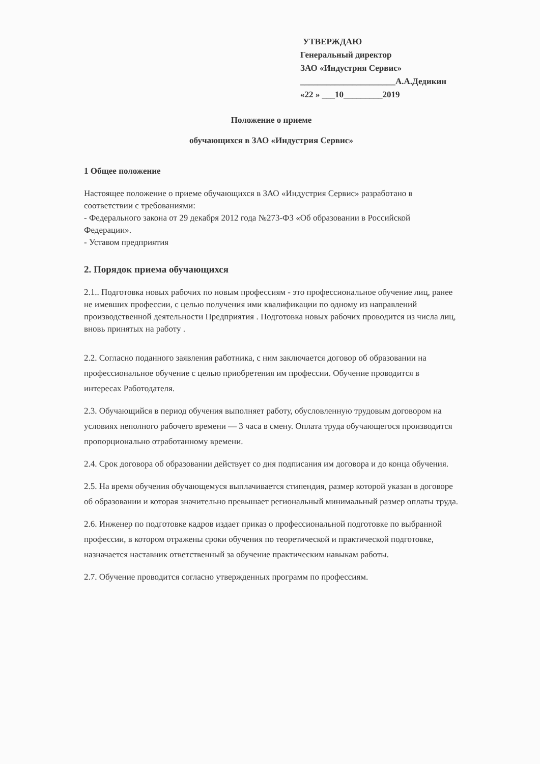УТВЕРЖДАЮ
Генеральный директор
ЗАО «Индустрия Сервис»
______________________А.А.Дедикин
«22 » ___10_________2019
Положение о приеме
обучающихся в ЗАО «Индустрия Сервис»
1 Общее положение
Настоящее положение о приеме обучающихся в ЗАО «Индустрия Сервис» разработано в соответствии с требованиями:
- Федерального закона от 29 декабря 2012 года №273-ФЗ «Об образовании в Российской Федерации».
- Уставом предприятия
2. Порядок приема обучающихся
2.1.. Подготовка новых рабочих по новым профессиям - это профессиональное обучение лиц, ранее не имевших профессии, с целью получения ими квалификации по одному из направлений производственной деятельности Предприятия . Подготовка новых рабочих проводится из числа лиц, вновь принятых на работу .
2.2. Согласно поданного заявления работника, с ним заключается договор об образовании на профессиональное обучение с целью приобретения им профессии. Обучение проводится в интересах Работодателя.
2.3. Обучающийся в период обучения выполняет работу, обусловленную трудовым договором на условиях неполного рабочего времени — 3 часа в смену. Оплата труда обучающегося производится пропорционально отработанному времени.
2.4. Срок договора об образовании действует со дня подписания им договора и до конца обучения.
2.5. На время обучения обучающемуся выплачивается стипендия, размер которой указан в договоре об образовании и которая значительно превышает региональный минимальный размер оплаты труда.
2.6. Инженер по подготовке кадров издает приказ о профессиональной подготовке по выбранной профессии, в котором отражены сроки обучения по теоретической и практической подготовке, назначается наставник ответственный за обучение практическим навыкам работы.
2.7. Обучение проводится согласно утвержденных программ по профессиям.